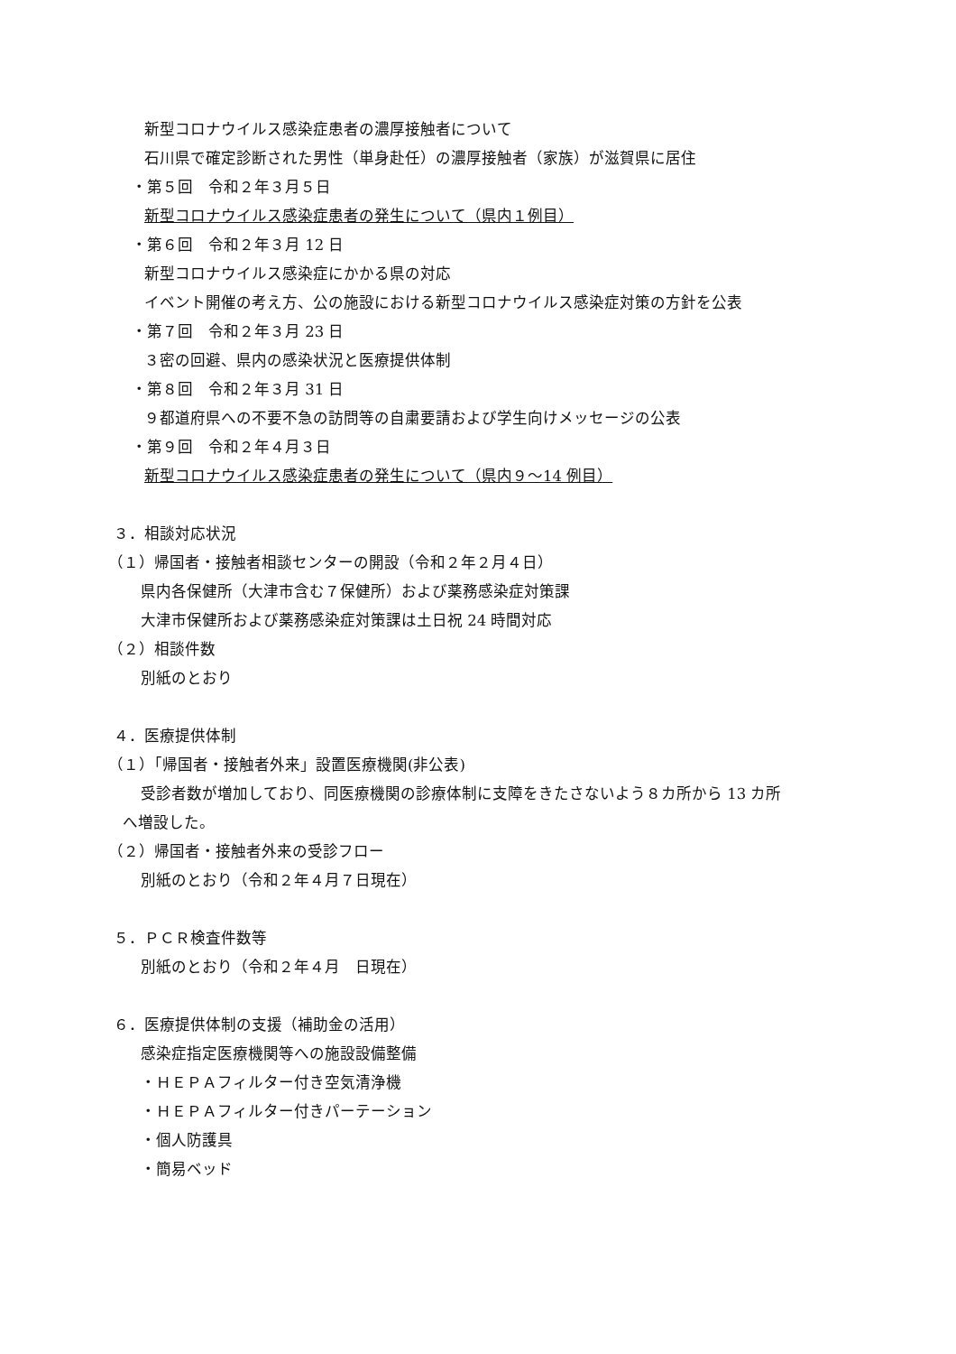新型コロナウイルス感染症患者の濃厚接触者について
石川県で確定診断された男性（単身赴任）の濃厚接触者（家族）が滋賀県に居住
・第５回　令和２年３月５日
新型コロナウイルス感染症患者の発生について（県内１例目）
・第６回　令和２年３月 12 日
新型コロナウイルス感染症にかかる県の対応
イベント開催の考え方、公の施設における新型コロナウイルス感染症対策の方針を公表
・第７回　令和２年３月 23 日
３密の回避、県内の感染状況と医療提供体制
・第８回　令和２年３月 31 日
９都道府県への不要不急の訪問等の自粛要請および学生向けメッセージの公表
・第９回　令和２年４月３日
新型コロナウイルス感染症患者の発生について（県内９～14 例目）
３．相談対応状況
（１）帰国者・接触者相談センターの開設（令和２年２月４日）
県内各保健所（大津市含む７保健所）および薬務感染症対策課
大津市保健所および薬務感染症対策課は土日祝 24 時間対応
（２）相談件数
別紙のとおり
４．医療提供体制
（１）「帰国者・接触者外来」設置医療機関(非公表)
受診者数が増加しており、同医療機関の診療体制に支障をきたさないよう８カ所から 13 カ所
へ増設した。
（２）帰国者・接触者外来の受診フロー
別紙のとおり（令和２年４月７日現在）
５．ＰＣＲ検査件数等
別紙のとおり（令和２年４月　日現在）
６．医療提供体制の支援（補助金の活用）
感染症指定医療機関等への施設設備整備
・ＨＥＰＡフィルター付き空気清浄機
・ＨＥＰＡフィルター付きパーテーション
・個人防護具
・簡易ベッド